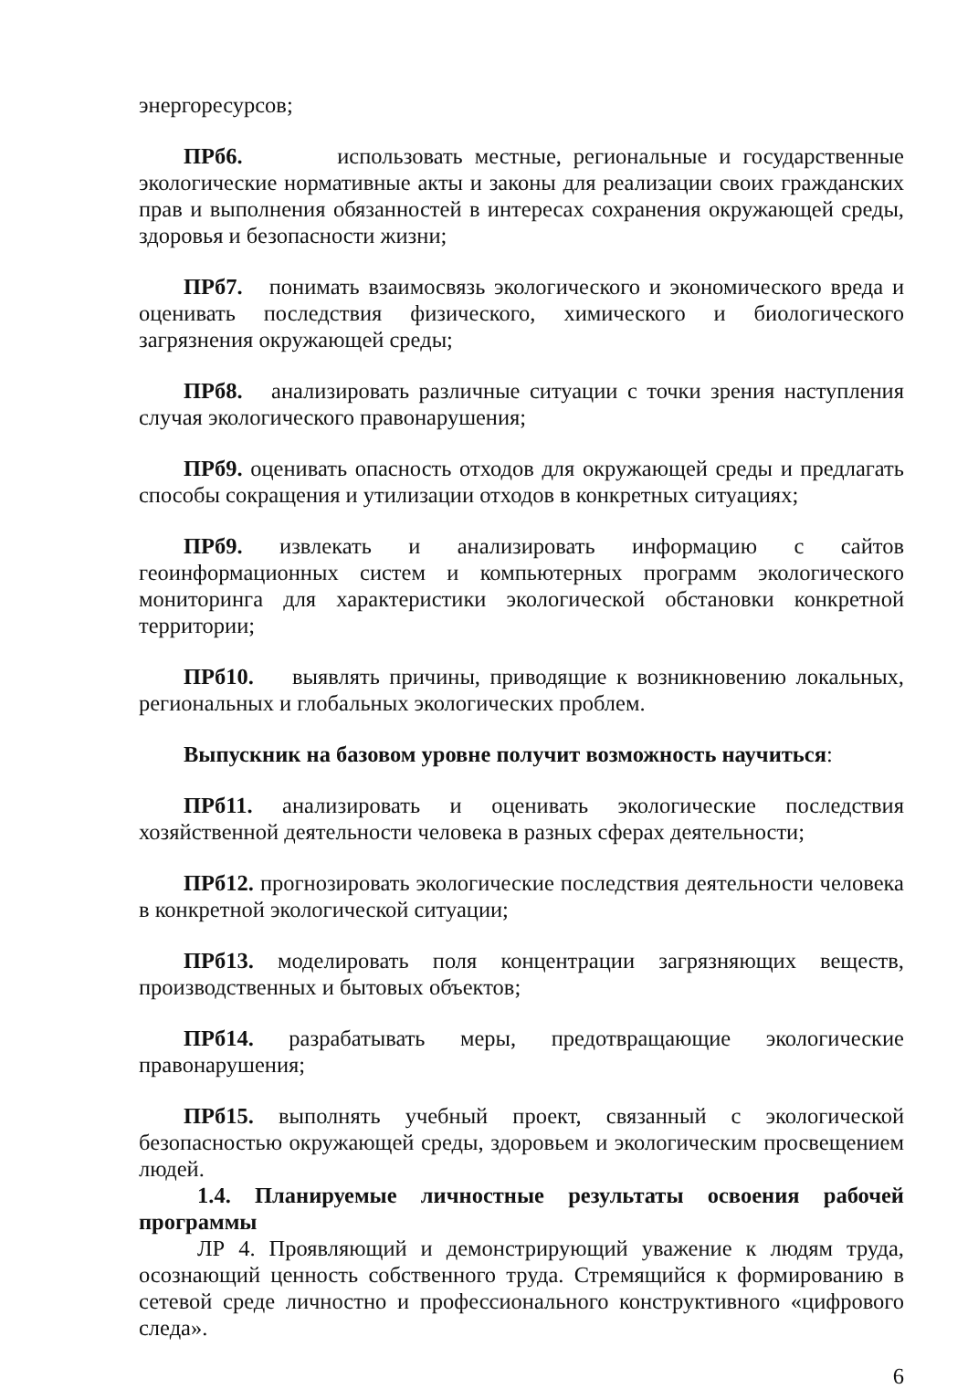энергоресурсов;
ПРб6. использовать местные, региональные и государственные экологические нормативные акты и законы для реализации своих гражданских прав и выполнения обязанностей в интересах сохранения окружающей среды, здоровья и безопасности жизни;
ПРб7. понимать взаимосвязь экологического и экономического вреда и оценивать последствия физического, химического и биологического загрязнения окружающей среды;
ПРб8. анализировать различные ситуации с точки зрения наступления случая экологического правонарушения;
ПРб9. оценивать опасность отходов для окружающей среды и предлагать способы сокращения и утилизации отходов в конкретных ситуациях;
ПРб9. извлекать и анализировать информацию с сайтов геоинформационных систем и компьютерных программ экологического мониторинга для характеристики экологической обстановки конкретной территории;
ПРб10. выявлять причины, приводящие к возникновению локальных, региональных и глобальных экологических проблем.
Выпускник на базовом уровне получит возможность научиться:
ПРб11. анализировать и оценивать экологические последствия хозяйственной деятельности человека в разных сферах деятельности;
ПРб12. прогнозировать экологические последствия деятельности человека в конкретной экологической ситуации;
ПРб13. моделировать поля концентрации загрязняющих веществ, производственных и бытовых объектов;
ПРб14. разрабатывать меры, предотвращающие экологические правонарушения;
ПРб15. выполнять учебный проект, связанный с экологической безопасностью окружающей среды, здоровьем и экологическим просвещением людей.
1.4. Планируемые личностные результаты освоения рабочей программы
ЛР 4. Проявляющий и демонстрирующий уважение к людям труда, осознающий ценность собственного труда. Стремящийся к формированию в сетевой среде личностно и профессионального конструктивного «цифрового следа».
6